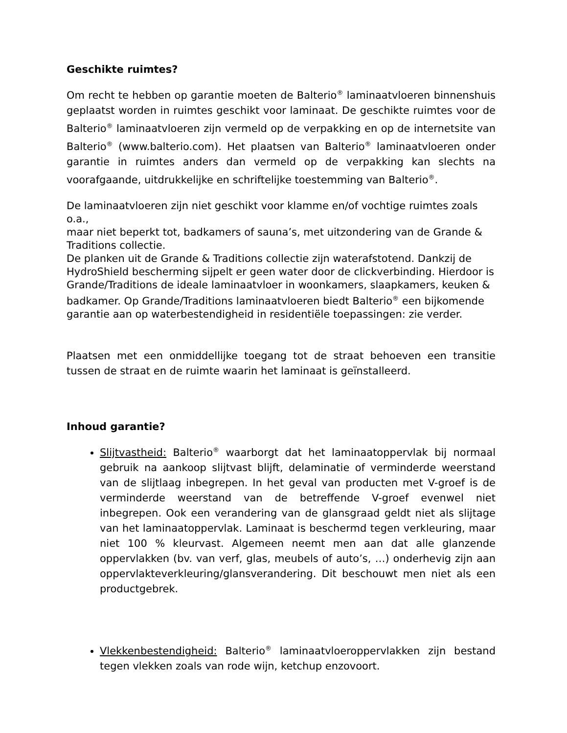Geschikte ruimtes?
Om recht te hebben op garantie moeten de Balterio<sup>®</sup> laminaatvloeren binnenshuis geplaatst worden in ruimtes geschikt voor laminaat. De geschikte ruimtes voor de Balterio<sup>®</sup> laminaatvloeren zijn vermeld op de verpakking en op de internetsite van Balterio<sup>®</sup> (www.balterio.com). Het plaatsen van Balterio<sup>®</sup> laminaatvloeren onder garantie in ruimtes anders dan vermeld op de verpakking kan slechts na voorafgaande, uitdrukkelijke en schriftelijke toestemming van Balterio<sup>®</sup>.
De laminaatvloeren zijn niet geschikt voor klamme en/of vochtige ruimtes zoals o.a.,
maar niet beperkt tot, badkamers of sauna’s, met uitzondering van de Grande &
Traditions collectie.
De planken uit de Grande & Traditions collectie zijn waterafstotend. Dankzij de
HydroShield bescherming sijpelt er geen water door de clickverbinding. Hierdoor is
Grande/Traditions de ideale laminaatvloer in woonkamers, slaapkamers, keuken &
badkamer. Op Grande/Traditions laminaatvloeren biedt Balterio<sup>®</sup> een bijkomende
garantie aan op waterbestendigheid in residentiële toepassingen: zie verder.
Plaatsen met een onmiddellijke toegang tot de straat behoeven een transitie tussen de straat en de ruimte waarin het laminaat is geïnstalleerd.
Inhoud garantie?
Slijtvastheid: Balterio<sup>®</sup> waarborgt dat het laminaatoppervlak bij normaal gebruik na aankoop slijtvast blijft, delaminatie of verminderde weerstand van de slijtlaag inbegrepen. In het geval van producten met V-groef is de verminderde weerstand van de betreffende V-groef evenwel niet inbegrepen. Ook een verandering van de glansgraad geldt niet als slijtage van het laminaatoppervlak. Laminaat is beschermd tegen verkleuring, maar niet 100 % kleurvast. Algemeen neemt men aan dat alle glanzende oppervlakken (bv. van verf, glas, meubels of auto’s, …) onderhevig zijn aan oppervlakteverkleuring/glansverandering. Dit beschouwt men niet als een productgebrek.
Vlekkenbestendigheid: Balterio<sup>®</sup> laminaatvloeroppervlakken zijn bestand tegen vlekken zoals van rode wijn, ketchup enzovoort.